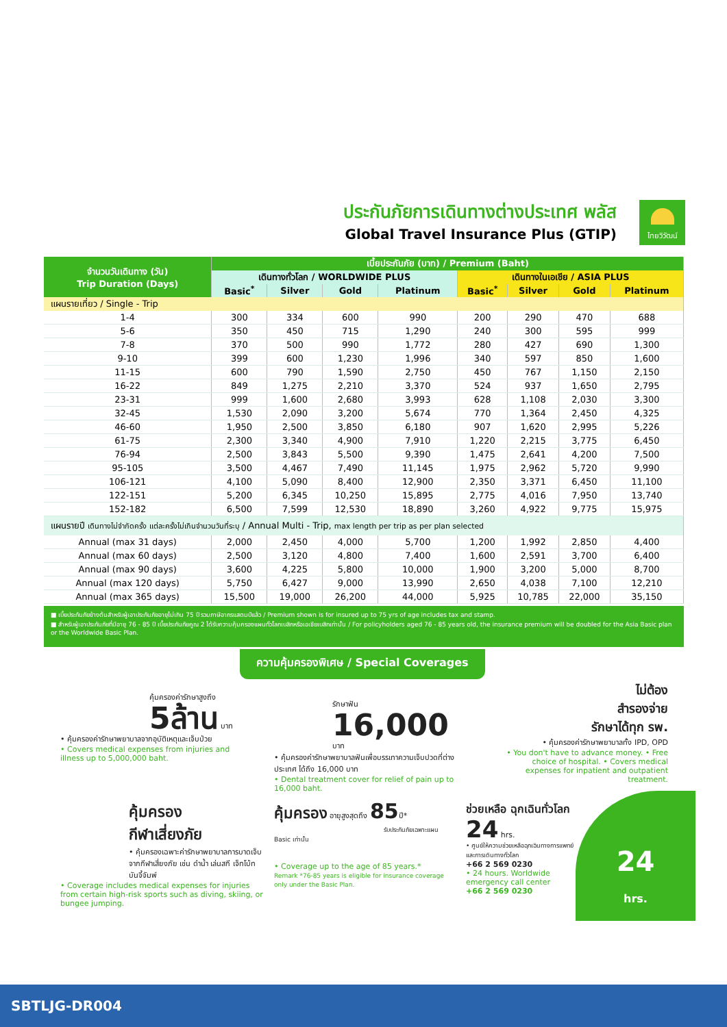ประกันภัยการเดินทางต่างประเทศ พลัส
Global Travel Insurance Plus (GTIP)
ไทยวิวัฒน์
| จำนวนวันเดินทาง (วัน) Trip Duration (Days) | เบี้ยประกันภัย (บาท) / Premium (Baht) | | | | | | | |
| --- | --- | --- | --- | --- | --- | --- | --- | --- |
| | เดินทางทั่วโลก / WORLDWIDE PLUS | | | | เดินทางในเอเชีย / ASIA PLUS | | | |
| | Basic<sup>*</sup> | Silver | Gold | Platinum | Basic<sup>*</sup> | Silver | Gold | Platinum |
| แผนรายเที่ยว / Single - Trip | | | | | | | | |
| 1-4 | 300 | 334 | 600 | 990 | 200 | 290 | 470 | 688 |
| 5-6 | 350 | 450 | 715 | 1,290 | 240 | 300 | 595 | 999 |
| 7-8 | 370 | 500 | 990 | 1,772 | 280 | 427 | 690 | 1,300 |
| 9-10 | 399 | 600 | 1,230 | 1,996 | 340 | 597 | 850 | 1,600 |
| 11-15 | 600 | 790 | 1,590 | 2,750 | 450 | 767 | 1,150 | 2,150 |
| 16-22 | 849 | 1,275 | 2,210 | 3,370 | 524 | 937 | 1,650 | 2,795 |
| 23-31 | 999 | 1,600 | 2,680 | 3,993 | 628 | 1,108 | 2,030 | 3,300 |
| 32-45 | 1,530 | 2,090 | 3,200 | 5,674 | 770 | 1,364 | 2,450 | 4,325 |
| 46-60 | 1,950 | 2,500 | 3,850 | 6,180 | 907 | 1,620 | 2,995 | 5,226 |
| 61-75 | 2,300 | 3,340 | 4,900 | 7,910 | 1,220 | 2,215 | 3,775 | 6,450 |
| 76-94 | 2,500 | 3,843 | 5,500 | 9,390 | 1,475 | 2,641 | 4,200 | 7,500 |
| 95-105 | 3,500 | 4,467 | 7,490 | 11,145 | 1,975 | 2,962 | 5,720 | 9,990 |
| 106-121 | 4,100 | 5,090 | 8,400 | 12,900 | 2,350 | 3,371 | 6,450 | 11,100 |
| 122-151 | 5,200 | 6,345 | 10,250 | 15,895 | 2,775 | 4,016 | 7,950 | 13,740 |
| 152-182 | 6,500 | 7,599 | 12,530 | 18,890 | 3,260 | 4,922 | 9,775 | 15,975 |
| แผนรายปี เดินทางไม่จำกัดครั้ง แต่ละครั้งไม่เกินจำนวนวันที่ระบุ / Annual Multi - Trip, max length per trip as per plan selected | | | | | | | | |
| Annual (max 31 days) | 2,000 | 2,450 | 4,000 | 5,700 | 1,200 | 1,992 | 2,850 | 4,400 |
| Annual (max 60 days) | 2,500 | 3,120 | 4,800 | 7,400 | 1,600 | 2,591 | 3,700 | 6,400 |
| Annual (max 90 days) | 3,600 | 4,225 | 5,800 | 10,000 | 1,900 | 3,200 | 5,000 | 8,700 |
| Annual (max 120 days) | 5,750 | 6,427 | 9,000 | 13,990 | 2,650 | 4,038 | 7,100 | 12,210 |
| Annual (max 365 days) | 15,500 | 19,000 | 26,200 | 44,000 | 5,925 | 10,785 | 22,000 | 35,150 |
■ เบี้ยประกันภัยข้างต้นสำหรับผู้เอาประกันภัยอายุไม่เกิน 75 ปี รวมภาษีอากรแสตมป์แล้ว / Premium shown is for insured up to 75 yrs of age includes tax and stamp.
■ สำหรับผู้เอาประกันภัยที่มีอายุ 76 - 85 ปี เบี้ยประกันภัยคูณ 2 ได้รับความคุ้มครองแผนทั่วโลกเบสิกหรือเอเชียเบสิกเท่านั้น / For policyholders aged 76 - 85 years old, the insurance premium will be doubled for the Asia Basic plan or the Worldwide Basic Plan.
ความคุ้มครองพิเศษ / Special Coverages
คุ้มครองค่ารักษาสูงถึง
5ล้าน บาท
• คุ้มครองค่ารักษาพยาบาลจากอุบัติเหตุและเจ็บป่วย
• Covers medical expenses from injuries and illness up to 5,000,000 baht.
รักษาฟัน
16,000 บาท
• คุ้มครองค่ารักษาพยาบาลฟันเพื่อบรรเทาความเจ็บปวดที่ต่างประเทศ ได้ถึง 16,000 บาท
• Dental treatment cover for relief of pain up to 16,000 baht.
ไม่ต้อง
สำรองจ่าย
รักษาได้ทุก รพ.
• คุ้มครองค่ารักษาพยาบาลทั้ง IPD, OPD
• You don't have to advance money. • Free choice of hospital. • Covers medical expenses for inpatient and outpatient treatment.
คุ้มครอง
กีฬาเสี่ยงภัย
• คุ้มครองเฉพาะค่ารักษาพยาบาลการบาดเจ็บจากกีฬาเสี่ยงภัย เช่น ดำน้ำ เล่นสกี เจ็ทโบ้ท บันจี้จัมพ์
• Coverage includes medical expenses for injuries from certain high-risk sports such as diving, skiing, or bungee jumping.
คุ้มครอง อายุสูงสุดถึง 85ปี*
รับประกันภัยเฉพาะแผน Basic เท่านั้น
• Coverage up to the age of 85 years.*
Remark *76-85 years is eligible for insurance coverage only under the Basic Plan.
ช่วยเหลือ ฉุกเฉินทั่วโลก 24 hrs.
• ศูนย์ให้ความช่วยเหลือฉุกเฉินทางการแพทย์และการเดินทางทั่วโลก
+66 2 569 0230
• 24 hours. Worldwide emergency call center
+66 2 569 0230
24
hrs.
SBTLJG-DR004